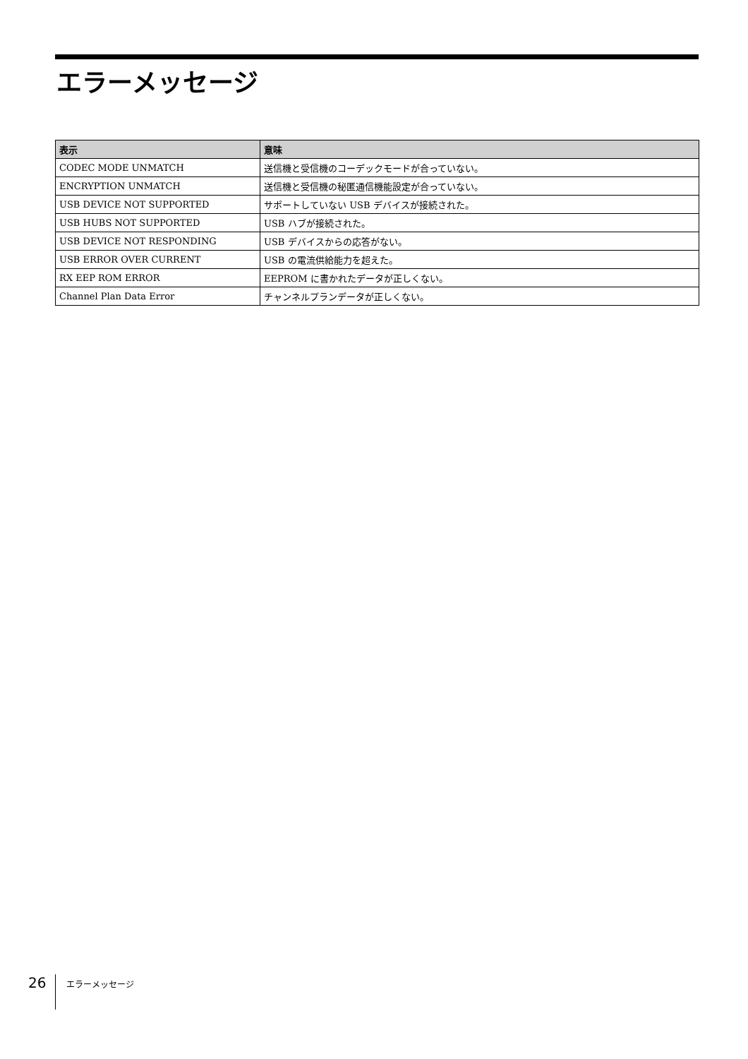エラーメッセージ
| 表示 | 意味 |
| --- | --- |
| CODEC MODE UNMATCH | 送信機と受信機のコーデックモードが合っていない。 |
| ENCRYPTION UNMATCH | 送信機と受信機の秘匿通信機能設定が合っていない。 |
| USB DEVICE NOT SUPPORTED | サポートしていない USB デバイスが接続された。 |
| USB HUBS NOT SUPPORTED | USB ハブが接続された。 |
| USB DEVICE NOT RESPONDING | USB デバイスからの応答がない。 |
| USB ERROR OVER CURRENT | USB の電流供給能力を超えた。 |
| RX EEP ROM ERROR | EEPROM に書かれたデータが正しくない。 |
| Channel Plan Data Error | チャンネルプランデータが正しくない。 |
26 エラーメッセージ